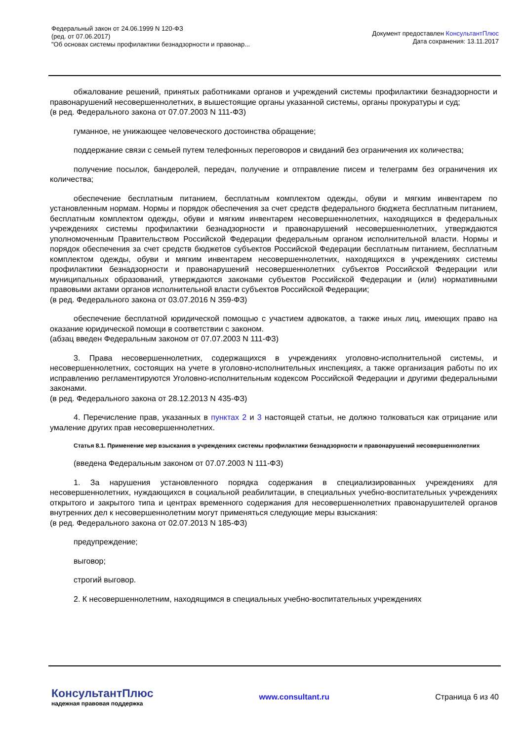Федеральный закон от 24.06.1999 N 120-ФЗ
(ред. от 07.06.2017)
"Об основах системы профилактики безнадзорности и правонар...
Документ предоставлен КонсультантПлюс
Дата сохранения: 13.11.2017
обжалование решений, принятых работниками органов и учреждений системы профилактики безнадзорности и правонарушений несовершеннолетних, в вышестоящие органы указанной системы, органы прокуратуры и суд;
(в ред. Федерального закона от 07.07.2003 N 111-ФЗ)
гуманное, не унижающее человеческого достоинства обращение;
поддержание связи с семьей путем телефонных переговоров и свиданий без ограничения их количества;
получение посылок, бандеролей, передач, получение и отправление писем и телеграмм без ограничения их количества;
обеспечение бесплатным питанием, бесплатным комплектом одежды, обуви и мягким инвентарем по установленным нормам. Нормы и порядок обеспечения за счет средств федерального бюджета бесплатным питанием, бесплатным комплектом одежды, обуви и мягким инвентарем несовершеннолетних, находящихся в федеральных учреждениях системы профилактики безнадзорности и правонарушений несовершеннолетних, утверждаются уполномоченным Правительством Российской Федерации федеральным органом исполнительной власти. Нормы и порядок обеспечения за счет средств бюджетов субъектов Российской Федерации бесплатным питанием, бесплатным комплектом одежды, обуви и мягким инвентарем несовершеннолетних, находящихся в учреждениях системы профилактики безнадзорности и правонарушений несовершеннолетних субъектов Российской Федерации или муниципальных образований, утверждаются законами субъектов Российской Федерации и (или) нормативными правовыми актами органов исполнительной власти субъектов Российской Федерации;
(в ред. Федерального закона от 03.07.2016 N 359-ФЗ)
обеспечение бесплатной юридической помощью с участием адвокатов, а также иных лиц, имеющих право на оказание юридической помощи в соответствии с законом.
(абзац введен Федеральным законом от 07.07.2003 N 111-ФЗ)
3. Права несовершеннолетних, содержащихся в учреждениях уголовно-исполнительной системы, и несовершеннолетних, состоящих на учете в уголовно-исполнительных инспекциях, а также организация работы по их исправлению регламентируются Уголовно-исполнительным кодексом Российской Федерации и другими федеральными законами.
(в ред. Федерального закона от 28.12.2013 N 435-ФЗ)
4. Перечисление прав, указанных в пунктах 2 и 3 настоящей статьи, не должно толковаться как отрицание или умаление других прав несовершеннолетних.
Статья 8.1. Применение мер взыскания в учреждениях системы профилактики безнадзорности и правонарушений несовершеннолетних
(введена Федеральным законом от 07.07.2003 N 111-ФЗ)
1. За нарушения установленного порядка содержания в специализированных учреждениях для несовершеннолетних, нуждающихся в социальной реабилитации, в специальных учебно-воспитательных учреждениях открытого и закрытого типа и центрах временного содержания для несовершеннолетних правонарушителей органов внутренних дел к несовершеннолетним могут применяться следующие меры взыскания:
(в ред. Федерального закона от 02.07.2013 N 185-ФЗ)
предупреждение;
выговор;
строгий выговор.
2. К несовершеннолетним, находящимся в специальных учебно-воспитательных учреждениях
КонсультантПлюс
надежная правовая поддержка
www.consultant.ru Страница 6 из 40